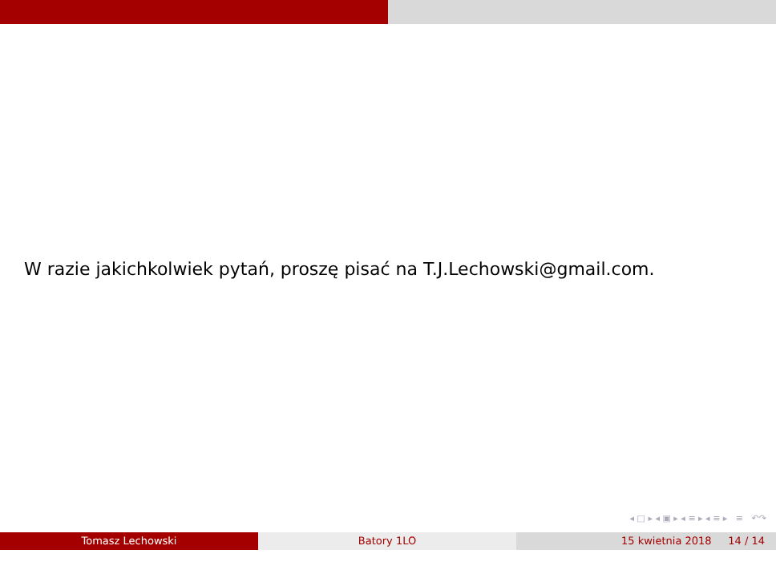W razie jakichkolwiek pytań, proszę pisać na T.J.Lechowski@gmail.com.
◂ □ ▸ ◂ ▣ ▸ ◂ ≡ ▸ ◂ ≡ ▸ ≡ ↶↷
Tomasz Lechowski Batory 1LO 15 kwietnia 2018 14 / 14